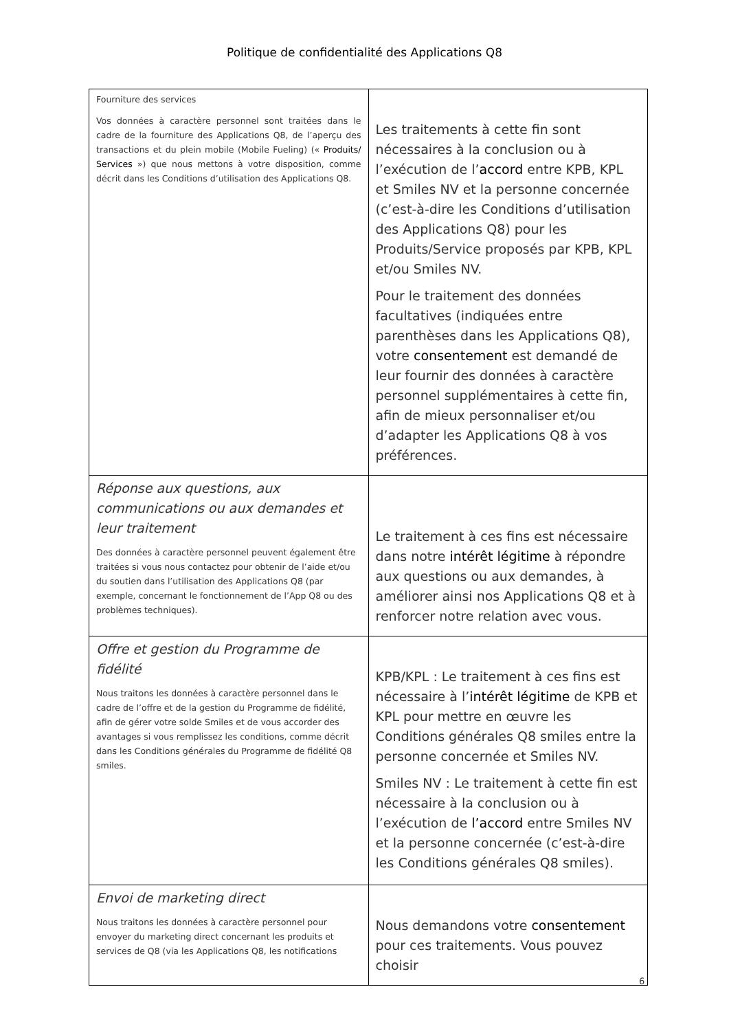Politique de confidentialité des Applications Q8
| Fourniture des services Vos données à caractère personnel sont traitées dans le cadre de la fourniture des Applications Q8, de l’aperçu des transactions et du plein mobile (Mobile Fueling) (« Produits/ Services ») que nous mettons à votre disposition, comme décrit dans les Conditions d’utilisation des Applications Q8. | Les traitements à cette fin sont nécessaires à la conclusion ou à l’exécution de l’ accord entre KPB, KPL et Smiles NV et la personne concernée (c’est-à-dire les Conditions d’utilisation des Applications Q8) pour les Produits/Service proposés par KPB, KPL et/ou Smiles NV. Pour le traitement des données facultatives (indiquées entre parenthèses dans les Applications Q8), votre consentement est demandé de leur fournir des données à caractère personnel supplémentaires à cette fin, afin de mieux personnaliser et/ou d’adapter les Applications Q8 à vos préférences. |
| Réponse aux questions, aux communications ou aux demandes et leur traitement Des données à caractère personnel peuvent également être traitées si vous nous contactez pour obtenir de l’aide et/ou du soutien dans l’utilisation des Applications Q8 (par exemple, concernant le fonctionnement de l’App Q8 ou des problèmes techniques). | Le traitement à ces fins est nécessaire dans notre intérêt légitime à répondre aux questions ou aux demandes, à améliorer ainsi nos Applications Q8 et à renforcer notre relation avec vous. |
| Offre et gestion du Programme de fidélité Nous traitons les données à caractère personnel dans le cadre de l’offre et de la gestion du Programme de fidélité, afin de gérer votre solde Smiles et de vous accorder des avantages si vous remplissez les conditions, comme décrit dans les Conditions générales du Programme de fidélité Q8 smiles. | KPB/KPL : Le traitement à ces fins est nécessaire à l’ intérêt légitime de KPB et KPL pour mettre en œuvre les Conditions générales Q8 smiles entre la personne concernée et Smiles NV. Smiles NV : Le traitement à cette fin est nécessaire à la conclusion ou à l’exécution de l’accord entre Smiles NV et la personne concernée (c’est-à-dire les Conditions générales Q8 smiles). |
| Envoi de marketing direct Nous traitons les données à caractère personnel pour envoyer du marketing direct concernant les produits et services de Q8 (via les Applications Q8, les notifications | Nous demandons votre consentement pour ces traitements. Vous pouvez choisir |
6